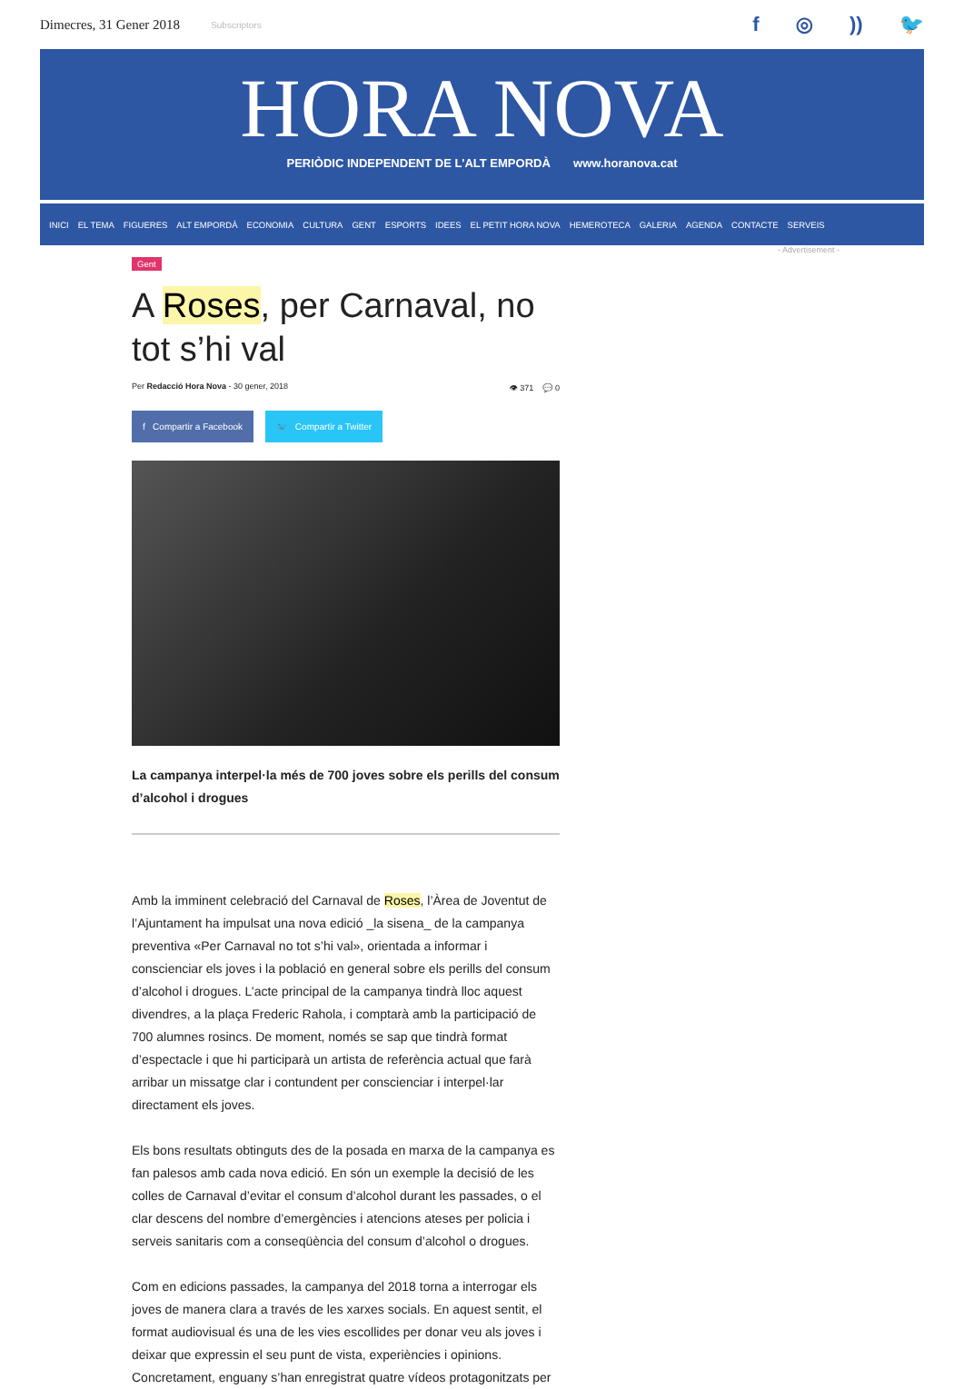Dimecres, 31 Gener 2018 Subscriptors
f ◎)) 🐦
HORA NOVA
PERIÒDIC INDEPENDENT DE L'ALT EMPORDÀ www.horanova.cat
INICI EL TEMA FIGUERES ALT EMPORDÀ ECONOMIA CULTURA GENT ESPORTS IDEES EL PETIT HORA NOVA HEMEROTECA GALERIA AGENDA CONTACTE SERVEIS
- Advertisement -
Gent
A Roses, per Carnaval, no tot s’hi val
Per Redacció Hora Nova - 30 gener, 2018 👁 371 💬 0
f Compartir a Facebook 🐦 Compartir a Twitter
La campanya interpel·la més de 700 joves sobre els perills del consum d’alcohol i drogues
Amb la imminent celebració del Carnaval de Roses, l’Àrea de Joventut de l’Ajuntament ha impulsat una nova edició _la sisena_ de la campanya preventiva «Per Carnaval no tot s’hi val», orientada a informar i conscienciar els joves i la població en general sobre els perills del consum d’alcohol i drogues. L’acte principal de la campanya tindrà lloc aquest divendres, a la plaça Frederic Rahola, i comptarà amb la participació de 700 alumnes rosincs. De moment, només se sap que tindrà format d’espectacle i que hi participarà un artista de referència actual que farà arribar un missatge clar i contundent per conscienciar i interpel·lar directament els joves.
Els bons resultats obtinguts des de la posada en marxa de la campanya es fan palesos amb cada nova edició. En són un exemple la decisió de les colles de Carnaval d’evitar el consum d’alcohol durant les passades, o el clar descens del nombre d’emergències i atencions ateses per policia i serveis sanitaris com a conseqüència del consum d’alcohol o drogues.
Com en edicions passades, la campanya del 2018 torna a interrogar els joves de manera clara a través de les xarxes socials. En aquest sentit, el format audiovisual és una de les vies escollides per donar veu als joves i deixar que expressin el seu punt de vista, experiències i opinions. Concretament, enguany s’han enregistrat quatre vídeos protagonitzats per